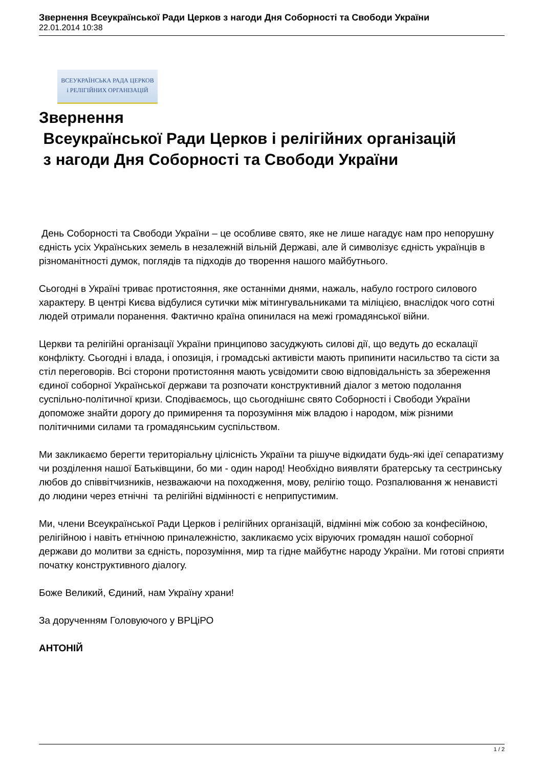Звернення Всеукраїнської Ради Церков з нагоди Дня Соборності та Свободи України
22.01.2014 10:38
ВСЕУКРАЇНСЬКА РАДА ЦЕРКОВ
і РЕЛІГІЙНИХ ОРГАНІЗАЦІЙ
Звернення
Всеукраїнської Ради Церков і релігійних організацій
з нагоди Дня Соборності та Свободи України
День Соборності та Свободи України – це особливе свято, яке не лише нагадує нам про непорушну єдність усіх Українських земель в незалежній вільній Державі, але й символізує єдність українців в різноманітності думок, поглядів та підходів до творення нашого майбутнього.
Сьогодні в Україні триває протистояння, яке останніми днями, нажаль, набуло гострого силового характеру. В центрі Києва відбулися сутички між мітингувальниками та міліцією, внаслідок чого сотні людей отримали поранення. Фактично країна опинилася на межі громадянської війни.
Церкви та релігійні організації України принципово засуджують силові дії, що ведуть до ескалації конфлікту. Сьогодні і влада, і опозиція, і громадські активісти мають припинити насильство та сісти за стіл переговорів. Всі сторони протистояння мають усвідомити свою відповідальність за збереження єдиної соборної Української держави та розпочати конструктивний діалог з метою подолання суспільно-політичної кризи. Сподіваємось, що сьогоднішнє свято Соборності і Свободи України допоможе знайти дорогу до примирення та порозуміння між владою і народом, між різними політичними силами та громадянським суспільством.
Ми закликаємо берегти територіальну цілісність України та рішуче відкидати будь-які ідеї сепаратизму чи розділення нашої Батьківщини, бо ми - один народ! Необхідно виявляти братерську та сестринську любов до співвітчизників, незважаючи на походження, мову, релігію тощо. Розпалювання ж ненависті до людини через етнічні та релігійні відмінності є неприпустимим.
Ми, члени Всеукраїнської Ради Церков і релігійних організацій, відмінні між собою за конфесійною, релігійною і навіть етнічною приналежністю, закликаємо усіх віруючих громадян нашої соборної держави до молитви за єдність, порозуміння, мир та гідне майбутнє народу України. Ми готові сприяти початку конструктивного діалогу.
Боже Великий, Єдиний, нам Україну храни!
За дорученням Головуючого у ВРЦіРО
АНТОНІЙ
1 / 2